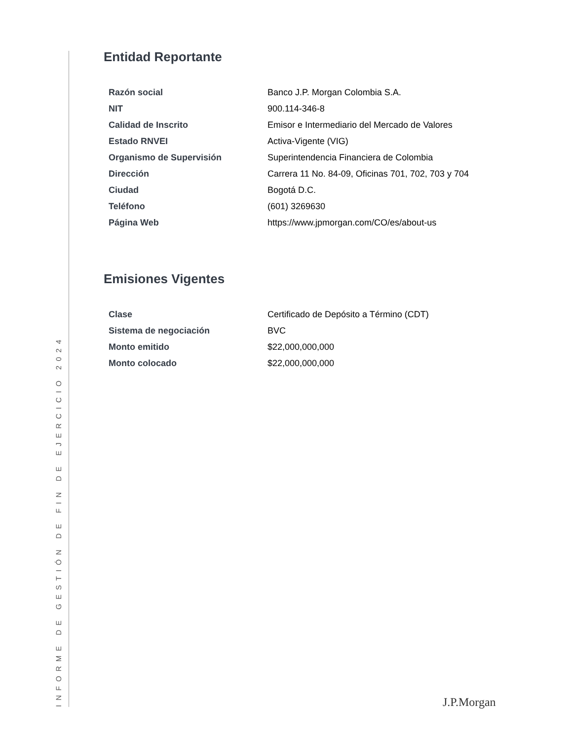INFORME DE GESTIÓN DE FIN DE EJERCICIO 2024
Entidad Reportante
| Razón social | Banco J.P. Morgan Colombia S.A. |
| NIT | 900.114-346-8 |
| Calidad de Inscrito | Emisor e Intermediario del Mercado de Valores |
| Estado RNVEI | Activa-Vigente (VIG) |
| Organismo de Supervisión | Superintendencia Financiera de Colombia |
| Dirección | Carrera 11 No. 84-09, Oficinas 701, 702, 703 y 704 |
| Ciudad | Bogotá D.C. |
| Teléfono | (601) 3269630 |
| Página Web | https://www.jpmorgan.com/CO/es/about-us |
Emisiones Vigentes
| Clase | Certificado de Depósito a Término (CDT) |
| Sistema de negociación | BVC |
| Monto emitido | $22,000,000,000 |
| Monto colocado | $22,000,000,000 |
J.P.Morgan